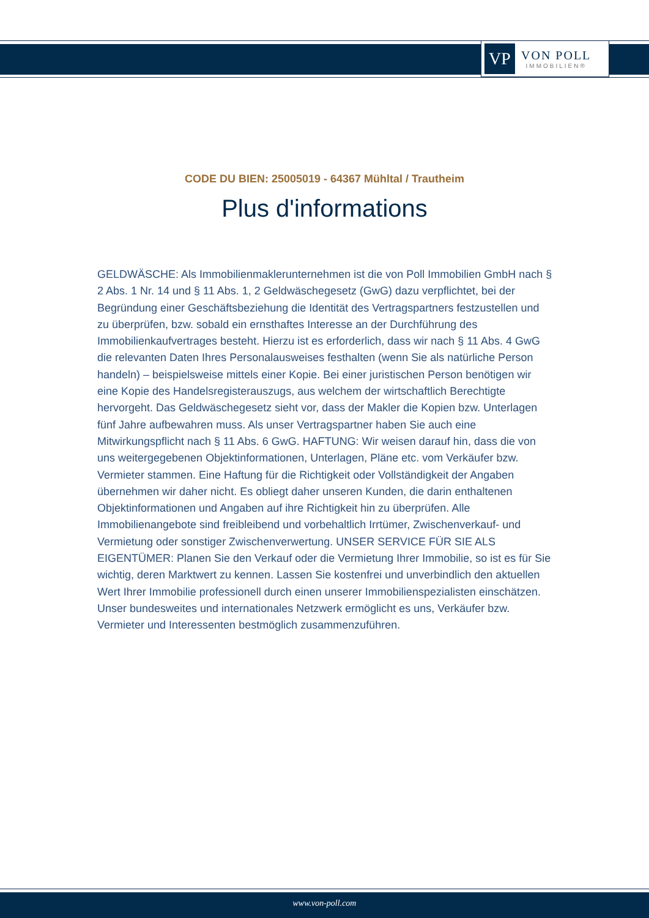VP
VON POLL
IMMOBILIEN®
CODE DU BIEN: 25005019 - 64367 Mühltal / Trautheim
Plus d'informations
GELDWÄSCHE: Als Immobilienmaklerunternehmen ist die von Poll Immobilien GmbH nach § 2 Abs. 1 Nr. 14 und § 11 Abs. 1, 2 Geldwäschegesetz (GwG) dazu verpflichtet, bei der Begründung einer Geschäftsbeziehung die Identität des Vertragspartners festzustellen und zu überprüfen, bzw. sobald ein ernsthaftes Interesse an der Durchführung des Immobilienkaufvertrages besteht. Hierzu ist es erforderlich, dass wir nach § 11 Abs. 4 GwG die relevanten Daten Ihres Personalausweises festhalten (wenn Sie als natürliche Person handeln) – beispielsweise mittels einer Kopie. Bei einer juristischen Person benötigen wir eine Kopie des Handelsregisterauszugs, aus welchem der wirtschaftlich Berechtigte hervorgeht. Das Geldwäschegesetz sieht vor, dass der Makler die Kopien bzw. Unterlagen fünf Jahre aufbewahren muss. Als unser Vertragspartner haben Sie auch eine Mitwirkungspflicht nach § 11 Abs. 6 GwG. HAFTUNG: Wir weisen darauf hin, dass die von uns weitergegebenen Objektinformationen, Unterlagen, Pläne etc. vom Verkäufer bzw. Vermieter stammen. Eine Haftung für die Richtigkeit oder Vollständigkeit der Angaben übernehmen wir daher nicht. Es obliegt daher unseren Kunden, die darin enthaltenen Objektinformationen und Angaben auf ihre Richtigkeit hin zu überprüfen. Alle Immobilienangebote sind freibleibend und vorbehaltlich Irrtümer, Zwischenverkauf- und Vermietung oder sonstiger Zwischenverwertung. UNSER SERVICE FÜR SIE ALS EIGENTÜMER: Planen Sie den Verkauf oder die Vermietung Ihrer Immobilie, so ist es für Sie wichtig, deren Marktwert zu kennen. Lassen Sie kostenfrei und unverbindlich den aktuellen Wert Ihrer Immobilie professionell durch einen unserer Immobilienspezialisten einschätzen. Unser bundesweites und internationales Netzwerk ermöglicht es uns, Verkäufer bzw. Vermieter und Interessenten bestmöglich zusammenzuführen.
www.von-poll.com